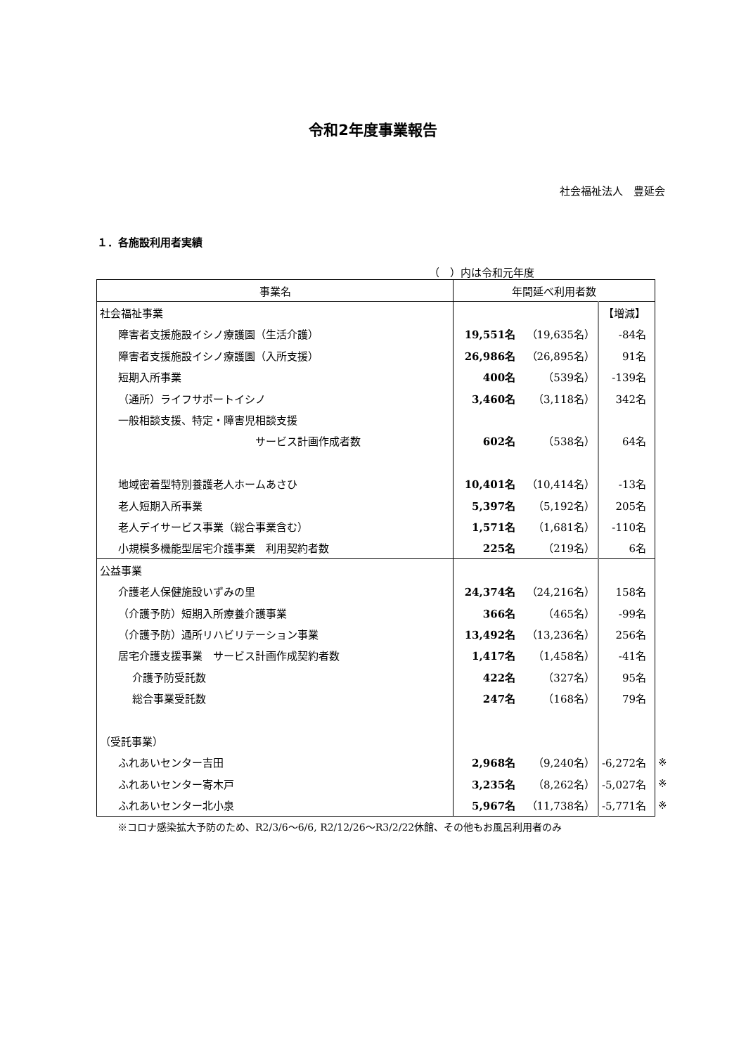令和2年度事業報告
社会福祉法人　豊延会
１．各施設利用者実績
（　）内は令和元年度
| 事業名 | 年間延べ利用者数 | | | |
| 社会福祉事業 | | | 【増減】 | |
| 障害者支援施設イシノ療護園（生活介護） | 19,551名 | （19,635名） | -84名 | |
| 障害者支援施設イシノ療護園（入所支援） | 26,986名 | （26,895名） | 91名 | |
| 短期入所事業 | 400名 | （539名） | -139名 | |
| （通所）ライフサポートイシノ | 3,460名 | （3,118名） | 342名 | |
| 一般相談支援、特定・障害児相談支援 | | | | |
| サービス計画作成者数 | 602名 | （538名） | 64名 | |
| 地域密着型特別養護老人ホームあさひ | 10,401名 | （10,414名） | -13名 | |
| 老人短期入所事業 | 5,397名 | （5,192名） | 205名 | |
| 老人デイサービス事業（総合事業含む） | 1,571名 | （1,681名） | -110名 | |
| 小規模多機能型居宅介護事業 利用契約者数 | 225名 | （219名） | 6名 | |
| 公益事業 | | | | |
| 介護老人保健施設いずみの里 | 24,374名 | （24,216名） | 158名 | |
| （介護予防）短期入所療養介護事業 | 366名 | （465名） | -99名 | |
| （介護予防）通所リハビリテーション事業 | 13,492名 | （13,236名） | 256名 | |
| 居宅介護支援事業 サービス計画作成契約者数 | 1,417名 | （1,458名） | -41名 | |
| 介護予防受託数 | 422名 | （327名） | 95名 | |
| 総合事業受託数 | 247名 | （168名） | 79名 | |
| （受託事業） | | | | |
| ふれあいセンター吉田 | 2,968名 | （9,240名） | -6,272名 | ※ |
| ふれあいセンター寄木戸 | 3,235名 | （8,262名） | -5,027名 | ※ |
| ふれあいセンター北小泉 | 5,967名 | （11,738名） | -5,771名 | ※ |
※コロナ感染拡大予防のため、R2/3/6～6/6, R2/12/26～R3/2/22休館、その他もお風呂利用者のみ